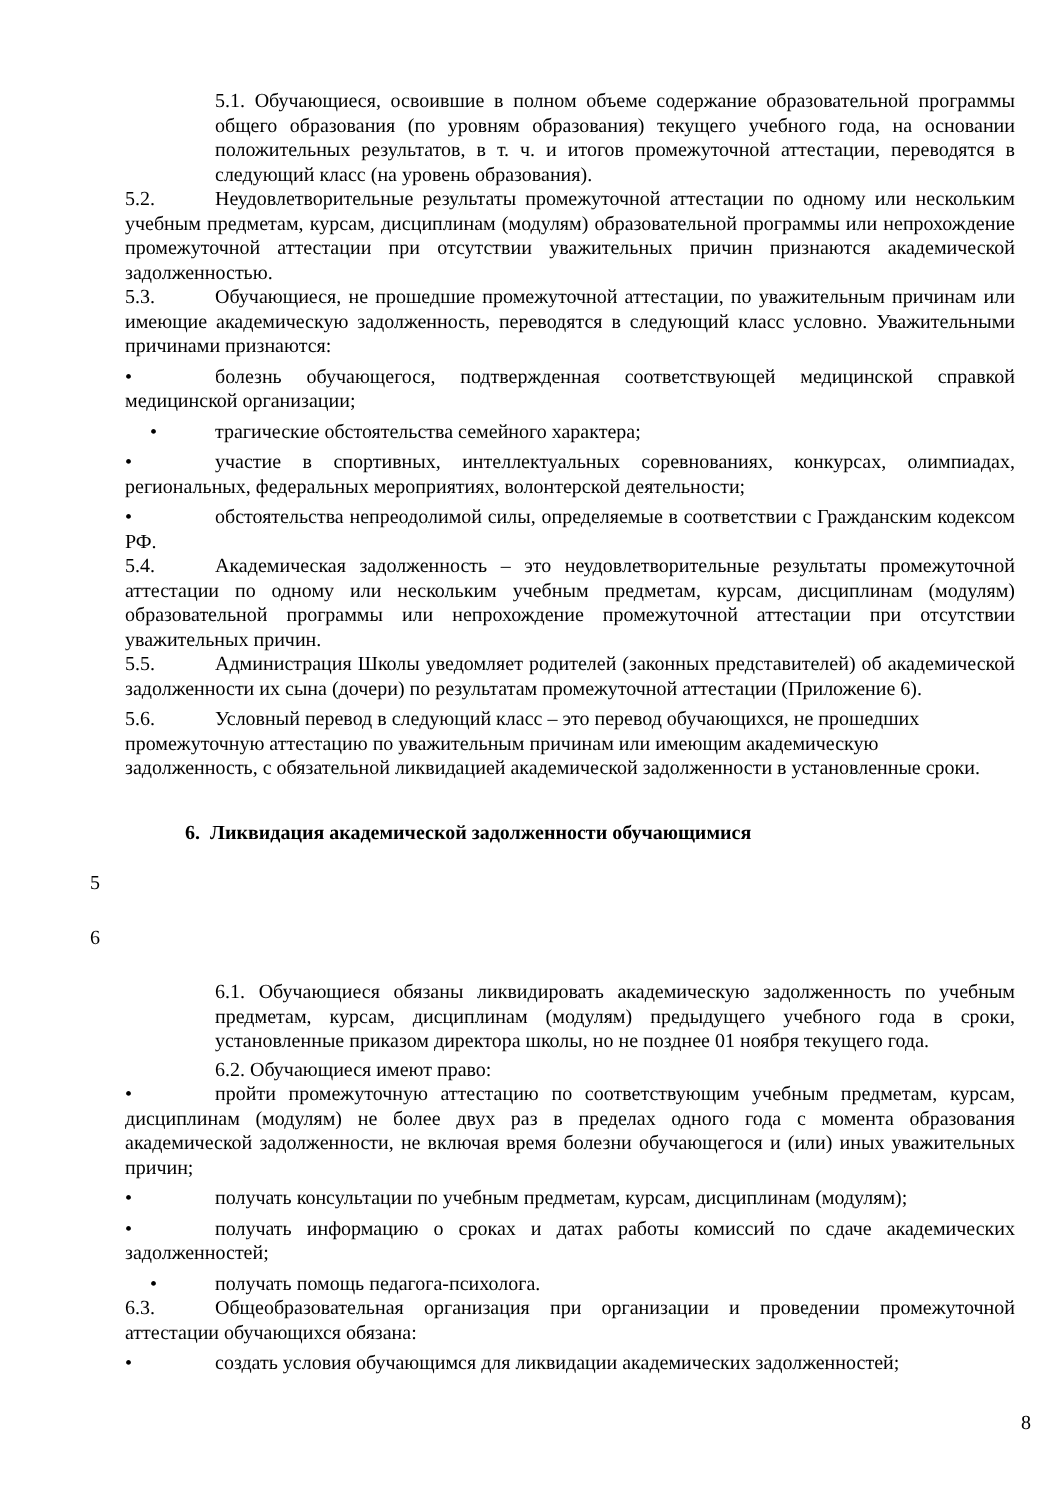5.1. Обучающиеся, освоившие в полном объеме содержание образовательной программы общего образования (по уровням образования) текущего учебного года, на основании положительных результатов, в т. ч. и итогов промежуточной аттестации, переводятся в следующий класс (на уровень образования).
5.2. Неудовлетворительные результаты промежуточной аттестации по одному или нескольким учебным предметам, курсам, дисциплинам (модулям) образовательной программы или непрохождение промежуточной аттестации при отсутствии уважительных причин признаются академической задолженностью.
5.3. Обучающиеся, не прошедшие промежуточной аттестации, по уважительным причинам или имеющие академическую задолженность, переводятся в следующий класс условно. Уважительными причинами признаются:
• болезнь обучающегося, подтвержденная соответствующей медицинской справкой медицинской организации;
• трагические обстоятельства семейного характера;
• участие в спортивных, интеллектуальных соревнованиях, конкурсах, олимпиадах, региональных, федеральных мероприятиях, волонтерской деятельности;
• обстоятельства непреодолимой силы, определяемые в соответствии с Гражданским кодексом РФ.
5.4. Академическая задолженность – это неудовлетворительные результаты промежуточной аттестации по одному или нескольким учебным предметам, курсам, дисциплинам (модулям) образовательной программы или непрохождение промежуточной аттестации при отсутствии уважительных причин.
5.5. Администрация Школы уведомляет родителей (законных представителей) об академической задолженности их сына (дочери) по результатам промежуточной аттестации (Приложение 6).
5.6. Условный перевод в следующий класс – это перевод обучающихся, не прошедших промежуточную аттестацию по уважительным причинам или имеющим академическую задолженность, с обязательной ликвидацией академической задолженности в установленные сроки.
6. Ликвидация академической задолженности обучающимися
5
6
6.1. Обучающиеся обязаны ликвидировать академическую задолженность по учебным предметам, курсам, дисциплинам (модулям) предыдущего учебного года в сроки, установленные приказом директора школы, но не позднее 01 ноября текущего года.
6.2. Обучающиеся имеют право:
• пройти промежуточную аттестацию по соответствующим учебным предметам, курсам, дисциплинам (модулям) не более двух раз в пределах одного года с момента образования академической задолженности, не включая время болезни обучающегося и (или) иных уважительных причин;
• получать консультации по учебным предметам, курсам, дисциплинам (модулям);
• получать информацию о сроках и датах работы комиссий по сдаче академических задолженностей;
• получать помощь педагога-психолога.
6.3. Общеобразовательная организация при организации и проведении промежуточной аттестации обучающихся обязана:
• создать условия обучающимся для ликвидации академических задолженностей;
8